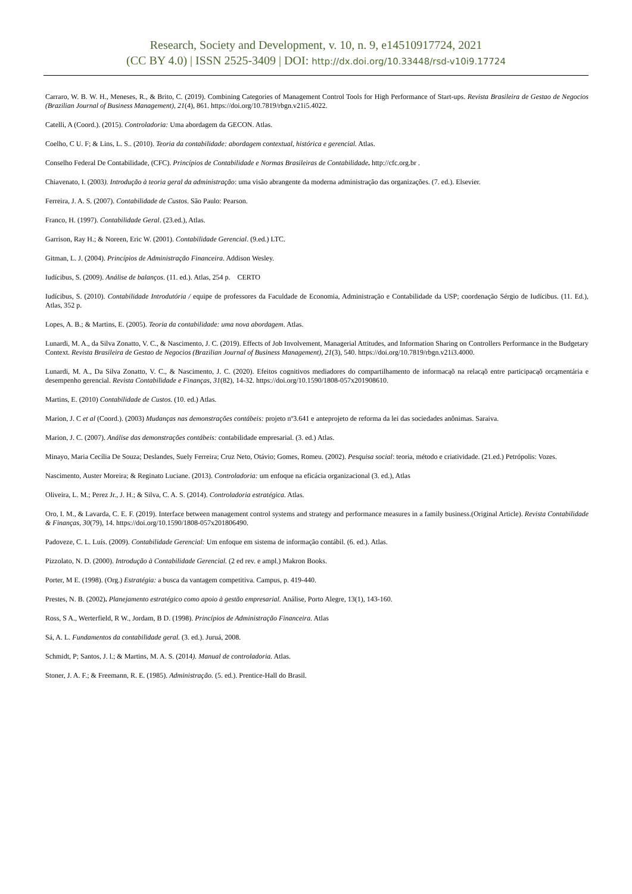Research, Society and Development, v. 10, n. 9, e14510917724, 2021
(CC BY 4.0) | ISSN 2525-3409 | DOI: http://dx.doi.org/10.33448/rsd-v10i9.17724
Carraro, W. B. W. H., Meneses, R., & Brito, C. (2019). Combining Categories of Management Control Tools for High Performance of Start-ups. Revista Brasileira de Gestao de Negocios (Brazilian Journal of Business Management), 21(4), 861. https://doi.org/10.7819/rbgn.v21i5.4022.
Catelli, A (Coord.). (2015). Controladoria: Uma abordagem da GECON. Atlas.
Coelho, C U. F; & Lins, L. S.. (2010). Teoria da contabilidade: abordagem contextual, histórica e gerencial. Atlas.
Conselho Federal De Contabilidade, (CFC). Princípios de Contabilidade e Normas Brasileiras de Contabilidade. http://cfc.org.br .
Chiavenato, I. (2003). Introdução à teoria geral da administração: uma visão abrangente da moderna administração das organizações. (7. ed.). Elsevier.
Ferreira, J. A. S. (2007). Contabilidade de Custos. São Paulo: Pearson.
Franco, H. (1997). Contabilidade Geral. (23.ed.), Atlas.
Garrison, Ray H.; & Noreen, Eric W. (2001). Contabilidade Gerencial. (9.ed.) LTC.
Gitman, L. J. (2004). Princípios de Administração Financeira. Addison Wesley.
Iudícibus, S. (2009). Análise de balanços. (11. ed.). Atlas, 254 p. CERTO
Iudícibus, S. (2010). Contabilidade Introdutória / equipe de professores da Faculdade de Economia, Administração e Contabilidade da USP; coordenação Sérgio de Iudícibus. (11. Ed.), Atlas, 352 p.
Lopes, A. B.; & Martins, E. (2005). Teoria da contabilidade: uma nova abordagem. Atlas.
Lunardi, M. A., da Silva Zonatto, V. C., & Nascimento, J. C. (2019). Effects of Job Involvement, Managerial Attitudes, and Information Sharing on Controllers Performance in the Budgetary Context. Revista Brasileira de Gestao de Negocios (Brazilian Journal of Business Management), 21(3), 540. https://doi.org/10.7819/rbgn.v21i3.4000.
Lunardi, M. A., Da Silva Zonatto, V. C., & Nascimento, J. C. (2020). Efeitos cognitivos mediadores do compartilhamento de informacąõ na relacąõ entre participacąõ orcąmentária e desempenho gerencial. Revista Contabilidade e Finanças, 31(82), 14-32. https://doi.org/10.1590/1808-057x201908610.
Martins, E. (2010) Contabilidade de Custos. (10. ed.) Atlas.
Marion, J. C et al (Coord.). (2003) Mudanças nas demonstrações contábeis: projeto nº3.641 e anteprojeto de reforma da lei das sociedades anônimas. Saraiva.
Marion, J. C. (2007). Análise das demonstrações contábeis: contabilidade empresarial. (3. ed.) Atlas.
Minayo, Maria Cecília De Souza; Deslandes, Suely Ferreira; Cruz Neto, Otávio; Gomes, Romeu. (2002). Pesquisa social: teoria, método e criatividade. (21.ed.) Petrópolis: Vozes.
Nascimento, Auster Moreira; & Reginato Luciane. (2013). Controladoria: um enfoque na eficácia organizacional (3. ed.), Atlas
Oliveira, L. M.; Perez Jr., J. H.; & Silva, C. A. S. (2014). Controladoria estratégica. Atlas.
Oro, I. M., & Lavarda, C. E. F. (2019). Interface between management control systems and strategy and performance measures in a family business.(Original Article). Revista Contabilidade & Finanças, 30(79), 14. https://doi.org/10.1590/1808-057x201806490.
Padoveze, C. L. Luís. (2009). Contabilidade Gerencial: Um enfoque em sistema de informação contábil. (6. ed.). Atlas.
Pizzolato, N. D. (2000). Introdução à Contabilidade Gerencial. (2 ed rev. e ampl.) Makron Books.
Porter, M E. (1998). (Org.) Estratégia: a busca da vantagem competitiva. Campus, p. 419-440.
Prestes, N. B. (2002). Planejamento estratégico como apoio à gestão empresarial. Análise, Porto Alegre, 13(1), 143-160.
Ross, S A., Werterfield, R W., Jordam, B D. (1998). Princípios de Administração Financeira. Atlas
Sá, A. L. Fundamentos da contabilidade geral. (3. ed.). Juruá, 2008.
Schmidt, P; Santos, J. l.; & Martins, M. A. S. (2014). Manual de controladoria. Atlas.
Stoner, J. A. F.; & Freemann, R. E. (1985). Administração. (5. ed.). Prentice-Hall do Brasil.